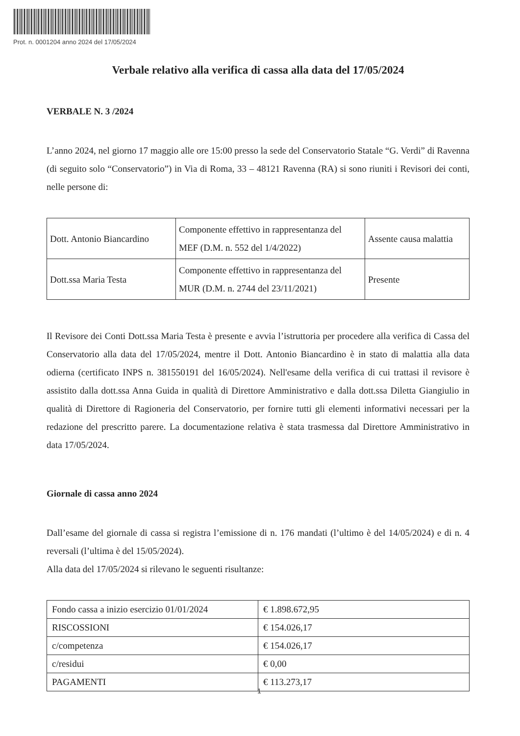Prot. n. 0001204 anno 2024 del 17/05/2024
Verbale relativo alla verifica di cassa alla data del 17/05/2024
VERBALE N. 3 /2024
L’anno 2024, nel giorno 17 maggio alle ore 15:00 presso la sede del Conservatorio Statale “G. Verdi” di Ravenna (di seguito solo “Conservatorio”) in Via di Roma, 33 – 48121 Ravenna (RA) si sono riuniti i Revisori dei conti, nelle persone di:
| Dott. Antonio Biancardino | Componente effettivo in rappresentanza del MEF (D.M. n. 552 del 1/4/2022) | Assente causa malattia |
| Dott.ssa Maria Testa | Componente effettivo in rappresentanza del MUR (D.M. n. 2744 del 23/11/2021) | Presente |
Il Revisore dei Conti Dott.ssa Maria Testa è presente e avvia l’istruttoria per procedere alla verifica di Cassa del Conservatorio alla data del 17/05/2024, mentre il Dott. Antonio Biancardino è in stato di malattia alla data odierna (certificato INPS n. 381550191 del 16/05/2024). Nell'esame della verifica di cui trattasi il revisore è assistito dalla dott.ssa Anna Guida in qualità di Direttore Amministrativo e dalla dott.ssa Diletta Giangiulio in qualità di Direttore di Ragioneria del Conservatorio, per fornire tutti gli elementi informativi necessari per la redazione del prescritto parere. La documentazione relativa è stata trasmessa dal Direttore Amministrativo in data 17/05/2024.
Giornale di cassa anno 2024
Dall’esame del giornale di cassa si registra l’emissione di n. 176 mandati (l’ultimo è del 14/05/2024) e di n. 4 reversali (l’ultima è del 15/05/2024).
Alla data del 17/05/2024 si rilevano le seguenti risultanze:
| Fondo cassa a inizio esercizio 01/01/2024 | € 1.898.672,95 |
| RISCOSSIONI | € 154.026,17 |
| c/competenza | € 154.026,17 |
| c/residui | € 0,00 |
| PAGAMENTI | € 113.273,17 |
1